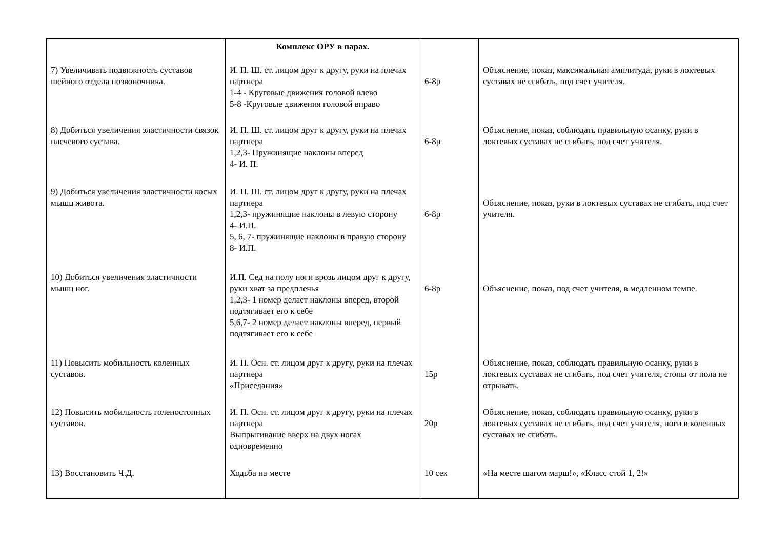| | Комплекс ОРУ в парах. | | |
| 7) Увеличивать подвижность суставов шейного отдела позвоночника. | И. П. Ш. ст. лицом друг к другу, руки на плечах партнера 1-4 - Круговые движения головой влево 5-8 -Круговые движения головой вправо | 6-8р | Объяснение, показ, максимальная амплитуда, руки в локтевых суставах не сгибать, под счет учителя. |
| 8) Добиться увеличения эластичности связок плечевого сустава. | И. П. Ш. ст. лицом друг к другу, руки на плечах партнера 1,2,3- Пружинящие наклоны вперед 4- И. П. | 6-8р | Объяснение, показ, соблюдать правильную осанку, руки в локтевых суставах не сгибать, под счет учителя. |
| 9) Добиться увеличения эластичности косых мышц живота. | И. П. Ш. ст. лицом друг к другу, руки на плечах партнера 1,2,3- пружинящие наклоны в левую сторону 4- И.П. 5, 6, 7- пружинящие наклоны в правую сторону 8- И.П. | 6-8р | Объяснение, показ, руки в локтевых суставах не сгибать, под счет учителя. |
| 10) Добиться увеличения эластичности мышц ног. | И.П. Сед на полу ноги врозь лицом друг к другу, руки хват за предплечья 1,2,3- 1 номер делает наклоны вперед, второй подтягивает его к себе 5,6,7- 2 номер делает наклоны вперед, первый подтягивает его к себе | 6-8р | Объяснение, показ, под счет учителя, в медленном темпе. |
| 11) Повысить мобильность коленных суставов. | И. П. Осн. ст. лицом друг к другу, руки на плечах партнера «Приседания» | 15р | Объяснение, показ, соблюдать правильную осанку, руки в локтевых суставах не сгибать, под счет учителя, стопы от пола не отрывать. |
| 12) Повысить мобильность голеностопных суставов. | И. П. Осн. ст. лицом друг к другу, руки на плечах партнера Выпрыгивание вверх на двух ногах одновременно | 20р | Объяснение, показ, соблюдать правильную осанку, руки в локтевых суставах не сгибать, под счет учителя, ноги в коленных суставах не сгибать. |
| 13) Восстановить Ч.Д. | Ходьба на месте | 10 сек | «На месте шагом марш!», «Класс стой 1, 2!» |